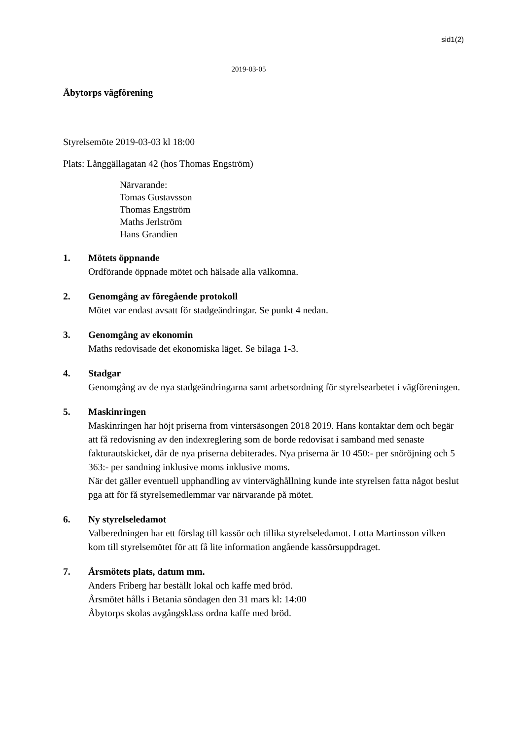sid1(2)
2019-03-05
Åbytorps vägförening
Styrelsemöte 2019-03-03 kl 18:00
Plats: Långgällagatan 42 (hos Thomas Engström)
Närvarande:
Tomas Gustavsson
Thomas Engström
Maths Jerlström
Hans Grandien
1. Mötets öppnande
Ordförande öppnade mötet och hälsade alla välkomna.
2. Genomgång av föregående protokoll
Mötet var endast avsatt för stadgeändringar. Se punkt 4 nedan.
3. Genomgång av ekonomin
Maths redovisade det ekonomiska läget. Se bilaga 1-3.
4. Stadgar
Genomgång av de nya stadgeändringarna samt arbetsordning för styrelsearbetet i vägföreningen.
5. Maskinringen
Maskinringen har höjt priserna from vintersäsongen 2018 2019. Hans kontaktar dem och begär att få redovisning av den indexreglering som de borde redovisat i samband med senaste fakturautskicket, där de nya priserna debiterades. Nya priserna är 10 450:- per snöröjning och 5 363:- per sandning inklusive moms inklusive moms.
När det gäller eventuell upphandling av vinterväghållning kunde inte styrelsen fatta något beslut pga att för få styrelsemedlemmar var närvarande på mötet.
6. Ny styrelseledamot
Valberedningen har ett förslag till kassör och tillika styrelseledamot. Lotta Martinsson vilken kom till styrelsemötet för att få lite information angående kassörsuppdraget.
7. Årsmötets plats, datum mm.
Anders Friberg har beställt lokal och kaffe med bröd.
Årsmötet hålls i Betania söndagen den 31 mars kl: 14:00
Åbytorps skolas avgångsklass ordna kaffe med bröd.